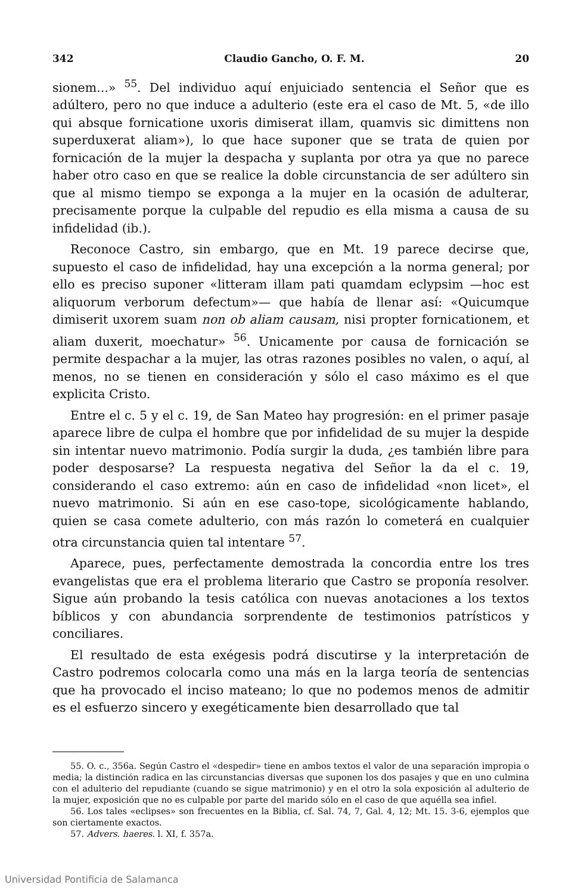342 Claudio Gancho, O. F. M. 20
sionem...» <sup>55</sup>. Del individuo aquí enjuiciado sentencia el Señor que es adúltero, pero no que induce a adulterio (este era el caso de Mt. 5, «de illo qui absque fornicatione uxoris dimiserat illam, quamvis sic dimittens non superduxerat aliam»), lo que hace suponer que se trata de quien por fornicación de la mujer la despacha y suplanta por otra ya que no parece haber otro caso en que se realice la doble circunstancia de ser adúltero sin que al mismo tiempo se exponga a la mujer en la ocasión de adulterar, precisamente porque la culpable del repudio es ella misma a causa de su infidelidad (ib.).
Reconoce Castro, sin embargo, que en Mt. 19 parece decirse que, supuesto el caso de infidelidad, hay una excepción a la norma general; por ello es preciso suponer «litteram illam pati quamdam eclypsim —hoc est aliquorum verborum defectum»— que había de llenar así: «Quicumque dimiserit uxorem suam non ob aliam causam, nisi propter fornicationem, et aliam duxerit, moechatur» <sup>56</sup>. Unicamente por causa de fornicación se permite despachar a la mujer, las otras razones posibles no valen, o aquí, al menos, no se tienen en consideración y sólo el caso máximo es el que explicita Cristo.
Entre el c. 5 y el c. 19, de San Mateo hay progresión: en el primer pasaje aparece libre de culpa el hombre que por infidelidad de su mujer la despide sin intentar nuevo matrimonio. Podía surgir la duda, ¿es también libre para poder desposarse? La respuesta negativa del Señor la da el c. 19, considerando el caso extremo: aún en caso de infidelidad «non licet», el nuevo matrimonio. Si aún en ese caso-tope, sicológicamente hablando, quien se casa comete adulterio, con más razón lo cometerá en cualquier otra circunstancia quien tal intentare <sup>57</sup>.
Aparece, pues, perfectamente demostrada la concordia entre los tres evangelistas que era el problema literario que Castro se proponía resolver. Sigue aún probando la tesis católica con nuevas anotaciones a los textos bíblicos y con abundancia sorprendente de testimonios patrísticos y conciliares.
El resultado de esta exégesis podrá discutirse y la interpretación de Castro podremos colocarla como una más en la larga teoría de sentencias que ha provocado el inciso mateano; lo que no podemos menos de admitir es el esfuerzo sincero y exegéticamente bien desarrollado que tal
55. O. c., 356a. Según Castro el «despedir» tiene en ambos textos el valor de una separación impropia o media; la distinción radica en las circunstancias diversas que suponen los dos pasajes y que en uno culmina con el adulterio del repudiante (cuando se sigue matrimonio) y en el otro la sola exposición al adulterio de la mujer, exposición que no es culpable por parte del marido sólo en el caso de que aquélla sea infiel.
56. Los tales «eclipses» son frecuentes en la Biblia, cf. Sal. 74, 7, Gal. 4, 12; Mt. 15. 3-6, ejemplos que son ciertamente exactos.
57. Advers. haeres. l. XI, f. 357a.
Universidad Pontificia de Salamanca